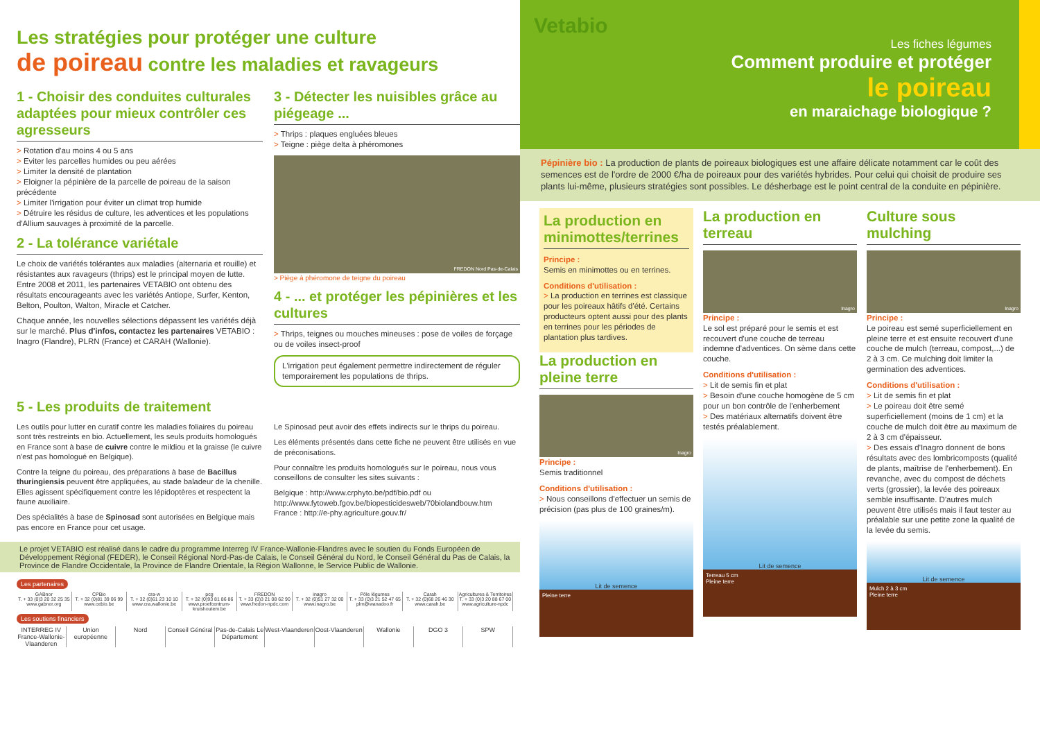Les stratégies pour protéger une culture
de poireau contre les maladies et ravageurs
1 - Choisir des conduites culturales adaptées pour mieux contrôler ces agresseurs
> Rotation d'au moins 4 ou 5 ans
> Eviter les parcelles humides ou peu aérées
> Limiter la densité de plantation
> Eloigner la pépinière de la parcelle de poireau de la saison précédente
> Limiter l'irrigation pour éviter un climat trop humide
> Détruire les résidus de culture, les adventices et les populations d'Allium sauvages à proximité de la parcelle.
2 - La tolérance variétale
Le choix de variétés tolérantes aux maladies (alternaria et rouille) et résistantes aux ravageurs (thrips) est le principal moyen de lutte. Entre 2008 et 2011, les partenaires VETABIO ont obtenu des résultats encourageants avec les variétés Antiope, Surfer, Kenton, Belton, Poulton, Walton, Miracle et Catcher.
Chaque année, les nouvelles sélections dépassent les variétés déjà sur le marché. Plus d'infos, contactez les partenaires VETABIO : Inagro (Flandre), PLRN (France) et CARAH (Wallonie).
3 - Détecter les nuisibles grâce au piégeage ...
> Thrips : plaques engluées bleues
> Teigne : piège delta à phéromones
FREDON Nord Pas-de-Calais
> Piège à phéromone de teigne du poireau
4 - ... et protéger les pépinières et les cultures
> Thrips, teignes ou mouches mineuses : pose de voiles de forçage ou de voiles insect-proof
L'irrigation peut également permettre indirectement de réguler temporairement les populations de thrips.
5 - Les produits de traitement
Les outils pour lutter en curatif contre les maladies foliaires du poireau sont très restreints en bio. Actuellement, les seuls produits homologués en France sont à base de cuivre contre le mildiou et la graisse (le cuivre n'est pas homologué en Belgique).
Contre la teigne du poireau, des préparations à base de Bacillus thuringiensis peuvent être appliquées, au stade baladeur de la chenille. Elles agissent spécifiquement contre les lépidoptères et respectent la faune auxiliaire.
Des spécialités à base de Spinosad sont autorisées en Belgique mais pas encore en France pour cet usage.
Le Spinosad peut avoir des effets indirects sur le thrips du poireau.
Les éléments présentés dans cette fiche ne peuvent être utilisés en vue de préconisations.
Pour connaître les produits homologués sur le poireau, nous vous conseillons de consulter les sites suivants :
Belgique : http://www.crphyto.be/pdf/bio.pdf ou http://www.fytoweb.fgov.be/biopesticidesweb/70biolandbouw.htm
France : http://e-phy.agriculture.gouv.fr/
Le projet VETABIO est réalisé dans le cadre du programme Interreg IV France-Wallonie-Flandres avec le soutien du Fonds Européen de Développement Régional (FEDER), le Conseil Régional Nord-Pas-de Calais, le Conseil Général du Nord, le Conseil Général du Pas de Calais, la Province de Flandre Occidentale, la Province de Flandre Orientale, la Région Wallonne, le Service Public de Wallonie.
Les partenaires
GABnor
T. + 33 (0)3 20 32 25 35 www.gabnor.org
CPBio
T. + 32 (0)81 39 06 99 www.cebio.be
cra-w
T. + 32 (0)61 23 10 10 www.cra.wallonie.be
pcg
T. + 32 (0)93 81 86 86 www.proefcentrum-kruishoutem.be
FREDON
T. + 33 (0)3 21 08 62 90 www.fredon-npdc.com
inagro
T. + 32 (0)51 27 32 00 www.inagro.be
Pôle légumes
T. + 33 (0)3 21 52 47 65 plrn@wanadoo.fr
Carah
T. + 32 (0)68 26 46 30 www.carah.be
Agricultures & Territoires
T. + 33 (0)3 20 88 67 00 www.agriculture-npdc
Les soutiens financiers
INTERREG IV France-Wallonie-Vlaanderen
Union européenne Nord Conseil Général Pas-de-Calais Le Département West-Vlaanderen Oost-Vlaanderen Wallonie DGO 3 SPW
Vetabio
Les fiches légumes
Comment produire et protéger
le poireau
en maraichage biologique ?
Pépinière bio : La production de plants de poireaux biologiques est une affaire délicate notamment car le coût des semences est de l'ordre de 2000 €/ha de poireaux pour des variétés hybrides. Pour celui qui choisit de produire ses plants lui-même, plusieurs stratégies sont possibles. Le désherbage est le point central de la conduite en pépinière.
La production en minimottes/terrines
Principe :
Semis en minimottes ou en terrines.
Conditions d'utilisation :
> La production en terrines est classique pour les poireaux hâtifs d'été. Certains producteurs optent aussi pour des plants en terrines pour les périodes de plantation plus tardives.
La production en pleine terre
Inagro
Principe :
Semis traditionnel
Conditions d'utilisation :
> Nous conseillons d'effectuer un semis de précision (pas plus de 100 graines/m).
Lit de semence
Pleine terre
La production en terreau
Inagro
Principe :
Le sol est préparé pour le semis et est recouvert d'une couche de terreau indemne d'adventices. On sème dans cette couche.
Conditions d'utilisation :
> Lit de semis fin et plat
> Besoin d'une couche homogène de 5 cm pour un bon contrôle de l'enherbement
> Des matériaux alternatifs doivent être testés préalablement.
Lit de semence
Terreau 5 cm
Pleine terre
Culture sous mulching
Inagro
Principe :
Le poireau est semé superficiellement en pleine terre et est ensuite recouvert d'une couche de mulch (terreau, compost,...) de 2 à 3 cm. Ce mulching doit limiter la germination des adventices.
Conditions d'utilisation :
> Lit de semis fin et plat
> Le poireau doit être semé superficiellement (moins de 1 cm) et la couche de mulch doit être au maximum de 2 à 3 cm d'épaisseur.
> Des essais d'Inagro donnent de bons résultats avec des lombricomposts (qualité de plants, maîtrise de l'enherbement). En revanche, avec du compost de déchets verts (grossier), la levée des poireaux semble insuffisante. D'autres mulch peuvent être utilisés mais il faut tester au préalable sur une petite zone la qualité de la levée du semis.
Lit de semence
Mulch 2 à 3 cm
Pleine terre